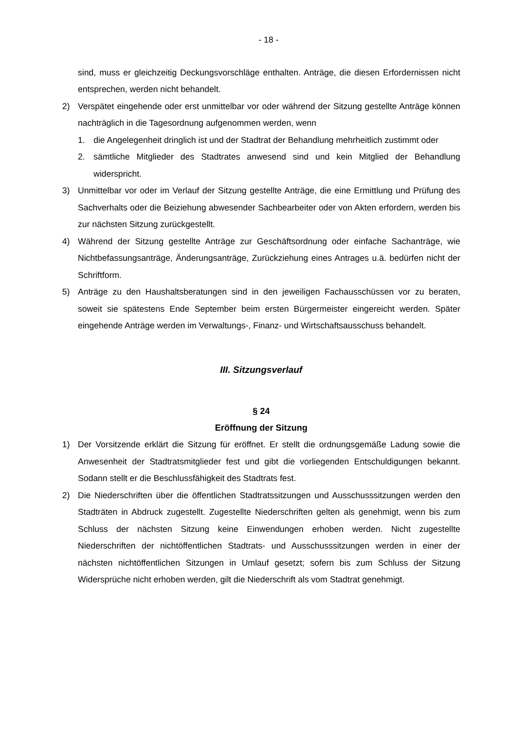- 18 -
sind, muss er gleichzeitig Deckungsvorschläge enthalten. Anträge, die diesen Erfordernissen nicht entsprechen, werden nicht behandelt.
2) Verspätet eingehende oder erst unmittelbar vor oder während der Sitzung gestellte Anträge können nachträglich in die Tagesordnung aufgenommen werden, wenn
1. die Angelegenheit dringlich ist und der Stadtrat der Behandlung mehrheitlich zustimmt oder
2. sämtliche Mitglieder des Stadtrates anwesend sind und kein Mitglied der Behandlung widerspricht.
3) Unmittelbar vor oder im Verlauf der Sitzung gestellte Anträge, die eine Ermittlung und Prüfung des Sachverhalts oder die Beiziehung abwesender Sachbearbeiter oder von Akten erfordern, werden bis zur nächsten Sitzung zurückgestellt.
4) Während der Sitzung gestellte Anträge zur Geschäftsordnung oder einfache Sachanträge, wie Nichtbefassungsanträge, Änderungsanträge, Zurückziehung eines Antrages u.ä. bedürfen nicht der Schriftform.
5) Anträge zu den Haushaltsberatungen sind in den jeweiligen Fachausschüssen vor zu beraten, soweit sie spätestens Ende September beim ersten Bürgermeister eingereicht werden. Später eingehende Anträge werden im Verwaltungs-, Finanz- und Wirtschaftsausschuss behandelt.
III. Sitzungsverlauf
§ 24
Eröffnung der Sitzung
1) Der Vorsitzende erklärt die Sitzung für eröffnet. Er stellt die ordnungsgemäße Ladung sowie die Anwesenheit der Stadtratsmitglieder fest und gibt die vorliegenden Entschuldigungen bekannt. Sodann stellt er die Beschlussfähigkeit des Stadtrats fest.
2) Die Niederschriften über die öffentlichen Stadtratssitzungen und Ausschusssitzungen werden den Stadträten in Abdruck zugestellt. Zugestellte Niederschriften gelten als genehmigt, wenn bis zum Schluss der nächsten Sitzung keine Einwendungen erhoben werden. Nicht zugestellte Niederschriften der nichtöffentlichen Stadtrats- und Ausschusssitzungen werden in einer der nächsten nichtöffentlichen Sitzungen in Umlauf gesetzt; sofern bis zum Schluss der Sitzung Widersprüche nicht erhoben werden, gilt die Niederschrift als vom Stadtrat genehmigt.